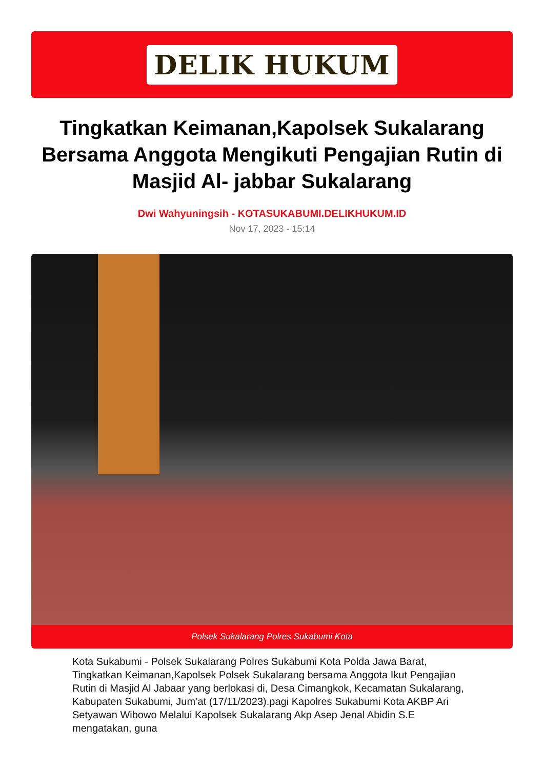DELIK HUKUM
Tingkatkan Keimanan,Kapolsek Sukalarang Bersama Anggota Mengikuti Pengajian Rutin di Masjid Al- jabbar Sukalarang
Dwi Wahyuningsih - KOTASUKABUMI.DELIKHUKUM.ID
Nov 17, 2023 - 15:14
Polsek Sukalarang Polres Sukabumi Kota
Kota Sukabumi - Polsek Sukalarang Polres Sukabumi Kota Polda Jawa Barat, Tingkatkan Keimanan,Kapolsek Polsek Sukalarang bersama Anggota Ikut Pengajian Rutin di Masjid Al Jabaar yang berlokasi di, Desa Cimangkok, Kecamatan Sukalarang, Kabupaten Sukabumi, Jum’at (17/11/2023).pagi Kapolres Sukabumi Kota AKBP Ari Setyawan Wibowo Melalui Kapolsek Sukalarang Akp Asep Jenal Abidin S.E mengatakan, guna